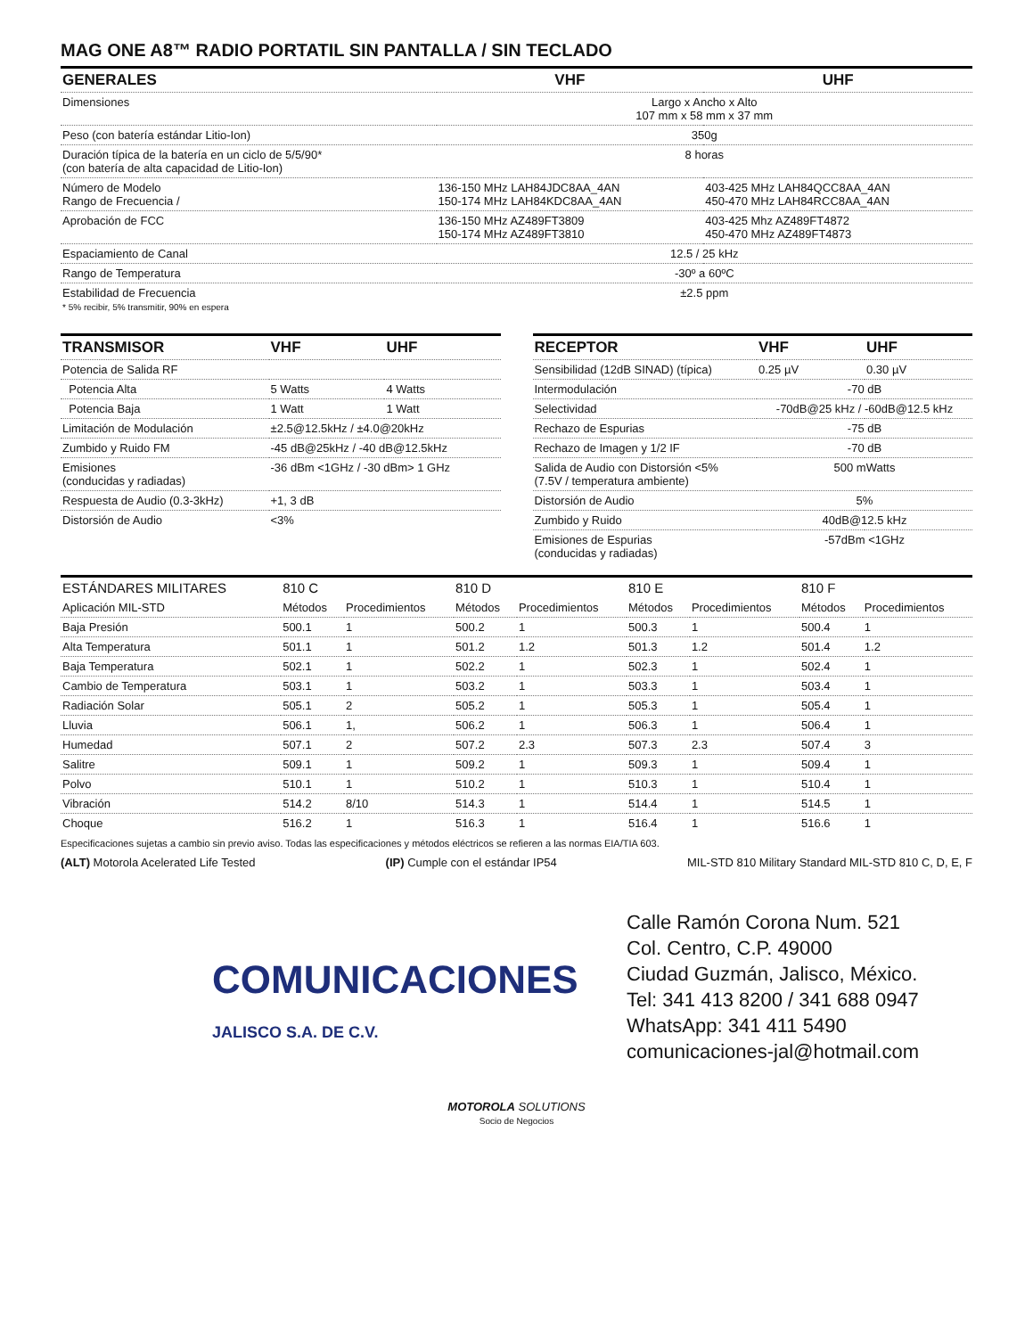MAG ONE A8™ RADIO PORTATIL SIN PANTALLA / SIN TECLADO
| GENERALES | VHF | UHF |
| --- | --- | --- |
| Dimensiones | Largo x Ancho x Alto 107 mm x 58 mm x 37 mm | |
| Peso (con batería estándar Litio-Ion) | 350g | |
| Duración típica de la batería en un ciclo de 5/5/90* (con batería de alta capacidad de Litio-Ion) | 8 horas | |
| Número de Modelo Rango de Frecuencia / | 136-150 MHz LAH84JDC8AA_4AN 150-174 MHz LAH84KDC8AA_4AN | 403-425 MHz LAH84QCC8AA_4AN 450-470 MHz LAH84RCC8AA_4AN |
| Aprobación de FCC | 136-150 MHz AZ489FT3809 150-174 MHz AZ489FT3810 | 403-425 Mhz AZ489FT4872 450-470 MHz AZ489FT4873 |
| Espaciamiento de Canal | 12.5 / 25 kHz | |
| Rango de Temperatura | -30º a 60ºC | |
| Estabilidad de Frecuencia * 5% recibir, 5% transmitir, 90% en espera | ±2.5 ppm | |
| TRANSMISOR | VHF | UHF |
| --- | --- | --- |
| Potencia de Salida RF | | |
| Potencia Alta | 5 Watts | 4 Watts |
| Potencia Baja | 1 Watt | 1 Watt |
| Limitación de Modulación | ±2.5@12.5kHz / ±4.0@20kHz | |
| Zumbido y Ruido FM | -45 dB@25kHz / -40 dB@12.5kHz | |
| Emisiones (conducidas y radiadas) | -36 dBm <1GHz / -30 dBm> 1 GHz | |
| Respuesta de Audio (0.3-3kHz) | +1, 3 dB | |
| Distorsión de Audio | <3% | |
| RECEPTOR | VHF | UHF |
| --- | --- | --- |
| Sensibilidad (12dB SINAD) (típica) | 0.25 µV | 0.30 µV |
| Intermodulación | -70 dB | |
| Selectividad | -70dB@25 kHz / -60dB@12.5 kHz | |
| Rechazo de Espurias | -75 dB | |
| Rechazo de Imagen y 1/2 IF | -70 dB | |
| Salida de Audio con Distorsión <5% (7.5V / temperatura ambiente) | 500 mWatts | |
| Distorsión de Audio | 5% | |
| Zumbido y Ruido | 40dB@12.5 kHz | |
| Emisiones de Espurias (conducidas y radiadas) | -57dBm <1GHz | |
| ESTÁNDARES MILITARES | 810 C | | 810 D | | 810 E | | 810 F | |
| Aplicación MIL-STD | Métodos | Procedimientos | Métodos | Procedimientos | Métodos | Procedimientos | Métodos | Procedimientos |
| Baja Presión | 500.1 | 1 | 500.2 | 1 | 500.3 | 1 | 500.4 | 1 |
| Alta Temperatura | 501.1 | 1 | 501.2 | 1.2 | 501.3 | 1.2 | 501.4 | 1.2 |
| Baja Temperatura | 502.1 | 1 | 502.2 | 1 | 502.3 | 1 | 502.4 | 1 |
| Cambio de Temperatura | 503.1 | 1 | 503.2 | 1 | 503.3 | 1 | 503.4 | 1 |
| Radiación Solar | 505.1 | 2 | 505.2 | 1 | 505.3 | 1 | 505.4 | 1 |
| Lluvia | 506.1 | 1, | 506.2 | 1 | 506.3 | 1 | 506.4 | 1 |
| Humedad | 507.1 | 2 | 507.2 | 2.3 | 507.3 | 2.3 | 507.4 | 3 |
| Salitre | 509.1 | 1 | 509.2 | 1 | 509.3 | 1 | 509.4 | 1 |
| Polvo | 510.1 | 1 | 510.2 | 1 | 510.3 | 1 | 510.4 | 1 |
| Vibración | 514.2 | 8/10 | 514.3 | 1 | 514.4 | 1 | 514.5 | 1 |
| Choque | 516.2 | 1 | 516.3 | 1 | 516.4 | 1 | 516.6 | 1 |
Especificaciones sujetas a cambio sin previo aviso. Todas las especificaciones y métodos eléctricos se refieren a las normas EIA/TIA 603.
(ALT) Motorola Acelerated Life Tested (IP) Cumple con el estándar IP54 MIL-STD 810 Military Standard MIL-STD 810 C, D, E, F
Calle Ramón Corona Num. 521
Col. Centro, C.P. 49000
Ciudad Guzmán, Jalisco, México.
Tel: 341 413 8200 / 341 688 0947
WhatsApp: 341 411 5490
comunicaciones-jal@hotmail.com
COMUNICACIONES
JALISCO S.A. DE C.V.
MOTOROLA SOLUTIONS
Socio de Negocios